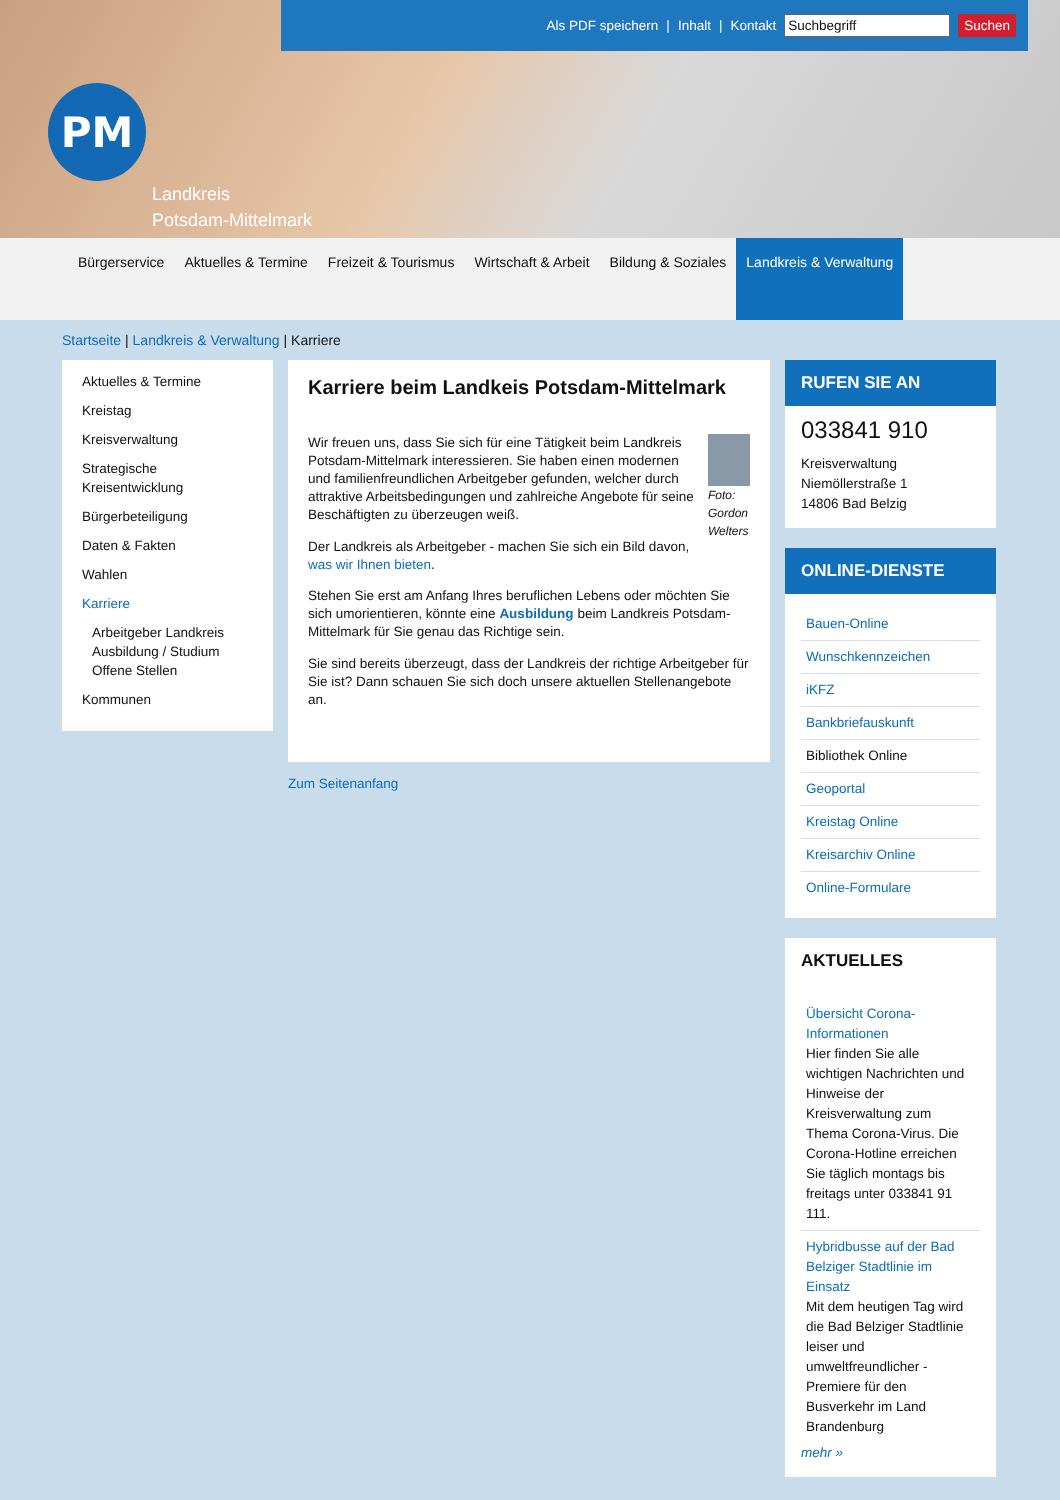Als PDF speichern | Inhalt | Kontakt Suchbegriff Suchen
PM
Landkreis
Potsdam-Mittelmark
Bürgerservice Aktuelles & Termine Freizeit & Tourismus Wirtschaft & Arbeit Bildung & Soziales Landkreis & Verwaltung
Startseite | Landkreis & Verwaltung | Karriere
Aktuelles & Termine
Kreistag
Kreisverwaltung
Strategische Kreisentwicklung
Bürgerbeteiligung
Daten & Fakten
Wahlen
Karriere
Arbeitgeber Landkreis
Ausbildung / Studium
Offene Stellen
Kommunen
Karriere beim Landkeis Potsdam-Mittelmark
Foto: Gordon Welters
Wir freuen uns, dass Sie sich für eine Tätigkeit beim Landkreis Potsdam-Mittelmark interessieren. Sie haben einen modernen und familienfreundlichen Arbeitgeber gefunden, welcher durch attraktive Arbeitsbedingungen und zahlreiche Angebote für seine Beschäftigten zu überzeugen weiß.
Der Landkreis als Arbeitgeber - machen Sie sich ein Bild davon, was wir Ihnen bieten.
Stehen Sie erst am Anfang Ihres beruflichen Lebens oder möchten Sie sich umorientieren, könnte eine Ausbildung beim Landkreis Potsdam-Mittelmark für Sie genau das Richtige sein.
Sie sind bereits überzeugt, dass der Landkreis der richtige Arbeitgeber für Sie ist? Dann schauen Sie sich doch unsere aktuellen Stellenangebote an.
Zum Seitenanfang
RUFEN SIE AN
033841 910
Kreisverwaltung
Niemöllerstraße 1
14806 Bad Belzig
ONLINE-DIENSTE
Bauen-Online
Wunschkennzeichen
iKFZ
Bankbriefauskunft
Bibliothek Online
Geoportal
Kreistag Online
Kreisarchiv Online
Online-Formulare
AKTUELLES
Übersicht Corona-Informationen
Hier finden Sie alle wichtigen Nachrichten und Hinweise der Kreisverwaltung zum Thema Corona-Virus. Die Corona-Hotline erreichen Sie täglich montags bis freitags unter 033841 91 111.
Hybridbusse auf der Bad Belziger Stadtlinie im Einsatz
Mit dem heutigen Tag wird die Bad Belziger Stadtlinie leiser und umweltfreundlicher - Premiere für den Busverkehr im Land Brandenburg
mehr »